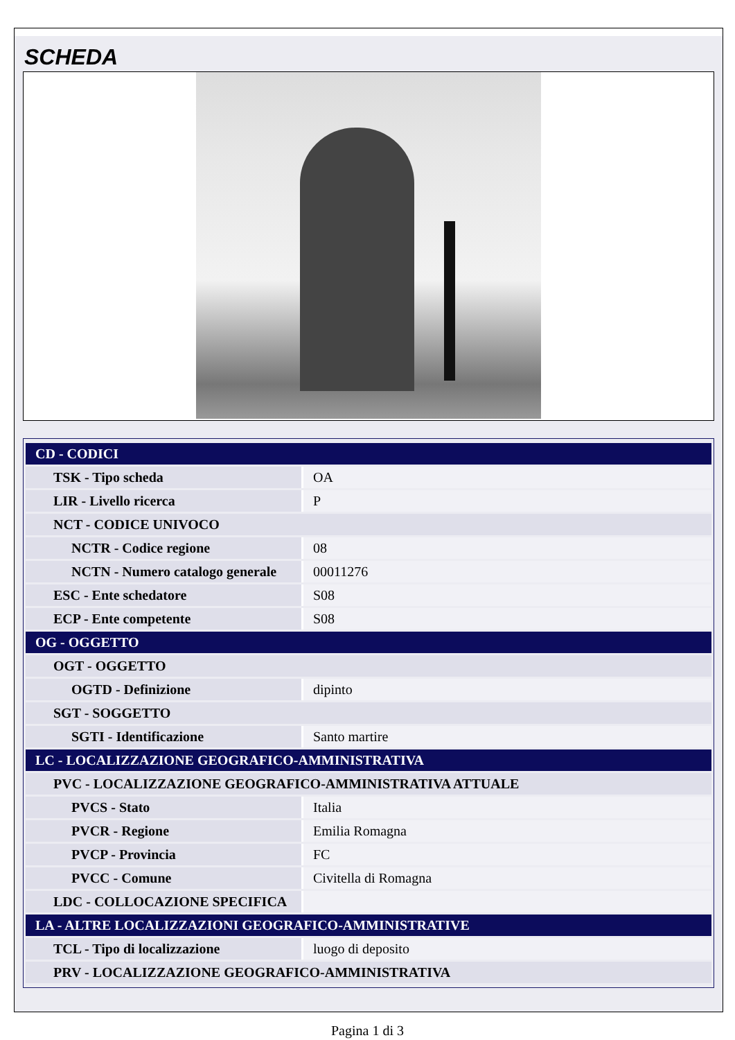SCHEDA
| CD - CODICI | |
| TSK - Tipo scheda | OA |
| LIR - Livello ricerca | P |
| NCT - CODICE UNIVOCO | |
| NCTR - Codice regione | 08 |
| NCTN - Numero catalogo generale | 00011276 |
| ESC - Ente schedatore | S08 |
| ECP - Ente competente | S08 |
| OG - OGGETTO | |
| OGT - OGGETTO | |
| OGTD - Definizione | dipinto |
| SGT - SOGGETTO | |
| SGTI - Identificazione | Santo martire |
| LC - LOCALIZZAZIONE GEOGRAFICO-AMMINISTRATIVA | |
| PVC - LOCALIZZAZIONE GEOGRAFICO-AMMINISTRATIVA ATTUALE | |
| PVCS - Stato | Italia |
| PVCR - Regione | Emilia Romagna |
| PVCP - Provincia | FC |
| PVCC - Comune | Civitella di Romagna |
| LDC - COLLOCAZIONE SPECIFICA | |
| LA - ALTRE LOCALIZZAZIONI GEOGRAFICO-AMMINISTRATIVE | |
| TCL - Tipo di localizzazione | luogo di deposito |
| PRV - LOCALIZZAZIONE GEOGRAFICO-AMMINISTRATIVA | |
Pagina 1 di 3